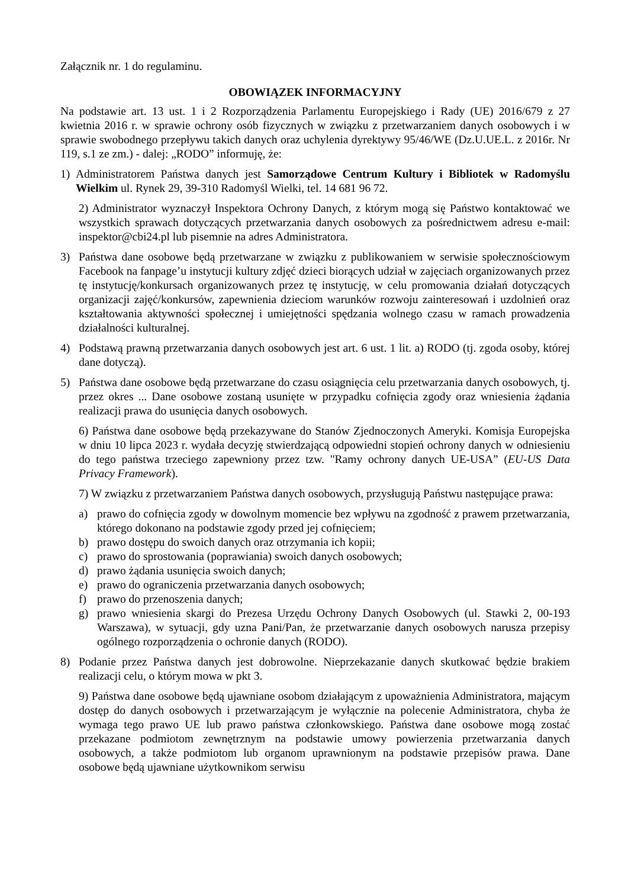Załącznik nr. 1 do regulaminu.
OBOWIĄZEK INFORMACYJNY
Na podstawie art. 13 ust. 1 i 2 Rozporządzenia Parlamentu Europejskiego i Rady (UE) 2016/679 z 27 kwietnia 2016 r. w sprawie ochrony osób fizycznych w związku z przetwarzaniem danych osobowych i w sprawie swobodnego przepływu takich danych oraz uchylenia dyrektywy 95/46/WE (Dz.U.UE.L. z 2016r. Nr 119, s.1 ze zm.) - dalej: „RODO” informuję, że:
1) Administratorem Państwa danych jest Samorządowe Centrum Kultury i Bibliotek w Radomyślu Wielkim ul. Rynek 29, 39-310 Radomyśl Wielki, tel. 14 681 96 72.
2) Administrator wyznaczył Inspektora Ochrony Danych, z którym mogą się Państwo kontaktować we wszystkich sprawach dotyczących przetwarzania danych osobowych za pośrednictwem adresu e-mail: inspektor@cbi24.pl lub pisemnie na adres Administratora.
3) Państwa dane osobowe będą przetwarzane w związku z publikowaniem w serwisie społecznościowym Facebook na fanpage’u instytucji kultury zdjęć dzieci biorących udział w zajęciach organizowanych przez tę instytucję/konkursach organizowanych przez tę instytucję, w celu promowania działań dotyczących organizacji zajęć/konkursów, zapewnienia dzieciom warunków rozwoju zainteresowań i uzdolnień oraz kształtowania aktywności społecznej i umiejętności spędzania wolnego czasu w ramach prowadzenia działalności kulturalnej.
4) Podstawą prawną przetwarzania danych osobowych jest art. 6 ust. 1 lit. a) RODO (tj. zgoda osoby, której dane dotyczą).
5) Państwa dane osobowe będą przetwarzane do czasu osiągnięcia celu przetwarzania danych osobowych, tj. przez okres ... Dane osobowe zostaną usunięte w przypadku cofnięcia zgody oraz wniesienia żądania realizacji prawa do usunięcia danych osobowych.
6) Państwa dane osobowe będą przekazywane do Stanów Zjednoczonych Ameryki. Komisja Europejska w dniu 10 lipca 2023 r. wydała decyzję stwierdzającą odpowiedni stopień ochrony danych w odniesieniu do tego państwa trzeciego zapewniony przez tzw. "Ramy ochrony danych UE-USA” (EU-US Data Privacy Framework).
7) W związku z przetwarzaniem Państwa danych osobowych, przysługują Państwu następujące prawa:
a) prawo do cofnięcia zgody w dowolnym momencie bez wpływu na zgodność z prawem przetwarzania, którego dokonano na podstawie zgody przed jej cofnięciem;
b) prawo dostępu do swoich danych oraz otrzymania ich kopii;
c) prawo do sprostowania (poprawiania) swoich danych osobowych;
d) prawo żądania usunięcia swoich danych;
e) prawo do ograniczenia przetwarzania danych osobowych;
f) prawo do przenoszenia danych;
g) prawo wniesienia skargi do Prezesa Urzędu Ochrony Danych Osobowych (ul. Stawki 2, 00-193 Warszawa), w sytuacji, gdy uzna Pani/Pan, że przetwarzanie danych osobowych narusza przepisy ogólnego rozporządzenia o ochronie danych (RODO).
8) Podanie przez Państwa danych jest dobrowolne. Nieprzekazanie danych skutkować będzie brakiem realizacji celu, o którym mowa w pkt 3.
9) Państwa dane osobowe będą ujawniane osobom działającym z upoważnienia Administratora, mającym dostęp do danych osobowych i przetwarzającym je wyłącznie na polecenie Administratora, chyba że wymaga tego prawo UE lub prawo państwa członkowskiego. Państwa dane osobowe mogą zostać przekazane podmiotom zewnętrznym na podstawie umowy powierzenia przetwarzania danych osobowych, a także podmiotom lub organom uprawnionym na podstawie przepisów prawa. Dane osobowe będą ujawniane użytkownikom serwisu